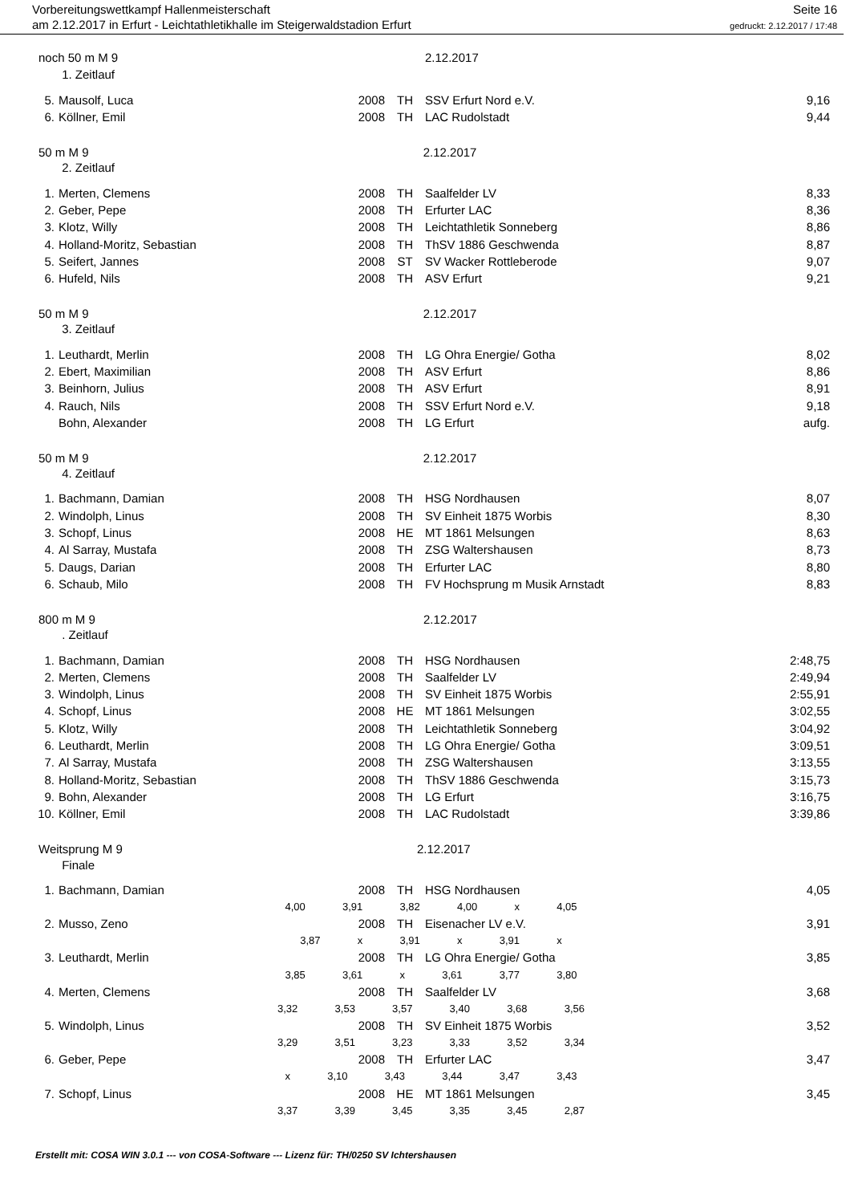Vorbereitungswettkampf Hallenmeisterschaft
am 2.12.2017 in Erfurt - Leichtathletikhalle im Steigerwaldstadion Erfurt
Seite 16
gedruckt: 2.12.2017 / 17:48
| noch 50 m M 9 | | | | 2.12.2017 | |
| | 1. Zeitlauf | | | | |
| 5. | Mausolf, Luca | 2008 | TH | SSV Erfurt Nord e.V. | 9,16 |
| 6. | Köllner, Emil | 2008 | TH | LAC Rudolstadt | 9,44 |
| 50 m M 9 2.12.2017 | | | | | |
| | 2. Zeitlauf | | | | |
| 1. | Merten, Clemens | 2008 | TH | Saalfelder LV | 8,33 |
| 2. | Geber, Pepe | 2008 | TH | Erfurter LAC | 8,36 |
| 3. | Klotz, Willy | 2008 | TH | Leichtathletik Sonneberg | 8,86 |
| 4. | Holland-Moritz, Sebastian | 2008 | TH | ThSV 1886 Geschwenda | 8,87 |
| 5. | Seifert, Jannes | 2008 | ST | SV Wacker Rottleberode | 9,07 |
| 6. | Hufeld, Nils | 2008 | TH | ASV Erfurt | 9,21 |
| 50 m M 9 2.12.2017 | | | | | |
| | 3. Zeitlauf | | | | |
| 1. | Leuthardt, Merlin | 2008 | TH | LG Ohra Energie/ Gotha | 8,02 |
| 2. | Ebert, Maximilian | 2008 | TH | ASV Erfurt | 8,86 |
| 3. | Beinhorn, Julius | 2008 | TH | ASV Erfurt | 8,91 |
| 4. | Rauch, Nils | 2008 | TH | SSV Erfurt Nord e.V. | 9,18 |
| | Bohn, Alexander | 2008 | TH | LG Erfurt | aufg. |
| 50 m M 9 2.12.2017 | | | | | |
| | 4. Zeitlauf | | | | |
| 1. | Bachmann, Damian | 2008 | TH | HSG Nordhausen | 8,07 |
| 2. | Windolph, Linus | 2008 | TH | SV Einheit 1875 Worbis | 8,30 |
| 3. | Schopf, Linus | 2008 | HE | MT 1861 Melsungen | 8,63 |
| 4. | Al Sarray, Mustafa | 2008 | TH | ZSG Waltershausen | 8,73 |
| 5. | Daugs, Darian | 2008 | TH | Erfurter LAC | 8,80 |
| 6. | Schaub, Milo | 2008 | TH | FV Hochsprung m Musik Arnstadt | 8,83 |
| 800 m M 9 2.12.2017 | | | | | |
| | . Zeitlauf | | | | |
| 1. | Bachmann, Damian | 2008 | TH | HSG Nordhausen | 2:48,75 |
| 2. | Merten, Clemens | 2008 | TH | Saalfelder LV | 2:49,94 |
| 3. | Windolph, Linus | 2008 | TH | SV Einheit 1875 Worbis | 2:55,91 |
| 4. | Schopf, Linus | 2008 | HE | MT 1861 Melsungen | 3:02,55 |
| 5. | Klotz, Willy | 2008 | TH | Leichtathletik Sonneberg | 3:04,92 |
| 6. | Leuthardt, Merlin | 2008 | TH | LG Ohra Energie/ Gotha | 3:09,51 |
| 7. | Al Sarray, Mustafa | 2008 | TH | ZSG Waltershausen | 3:13,55 |
| 8. | Holland-Moritz, Sebastian | 2008 | TH | ThSV 1886 Geschwenda | 3:15,73 |
| 9. | Bohn, Alexander | 2008 | TH | LG Erfurt | 3:16,75 |
| 10. | Köllner, Emil | 2008 | TH | LAC Rudolstadt | 3:39,86 |
| Weitsprung M 9 2.12.2017 | | | | | |
| | Finale | | | | |
| 1. | Bachmann, Damian | 2008 | TH | HSG Nordhausen | 4,05 |
| 4,00 3,91 3,82 4,00 x 4,05 | | | | | |
| 2. | Musso, Zeno | 2008 | TH | Eisenacher LV e.V. | 3,91 |
| 3,87 x 3,91 x 3,91 x | | | | | |
| 3. | Leuthardt, Merlin | 2008 | TH | LG Ohra Energie/ Gotha | 3,85 |
| 3,85 3,61 x 3,61 3,77 3,80 | | | | | |
| 4. | Merten, Clemens | 2008 | TH | Saalfelder LV | 3,68 |
| 3,32 3,53 3,57 3,40 3,68 3,56 | | | | | |
| 5. | Windolph, Linus | 2008 | TH | SV Einheit 1875 Worbis | 3,52 |
| 3,29 3,51 3,23 3,33 3,52 3,34 | | | | | |
| 6. | Geber, Pepe | 2008 | TH | Erfurter LAC | 3,47 |
| x 3,10 3,43 3,44 3,47 3,43 | | | | | |
| 7. | Schopf, Linus | 2008 | HE | MT 1861 Melsungen | 3,45 |
| 3,37 3,39 3,45 3,35 3,45 2,87 | | | | | |
Erstellt mit: COSA WIN 3.0.1 --- von COSA-Software --- Lizenz für: TH/0250 SV Ichtershausen